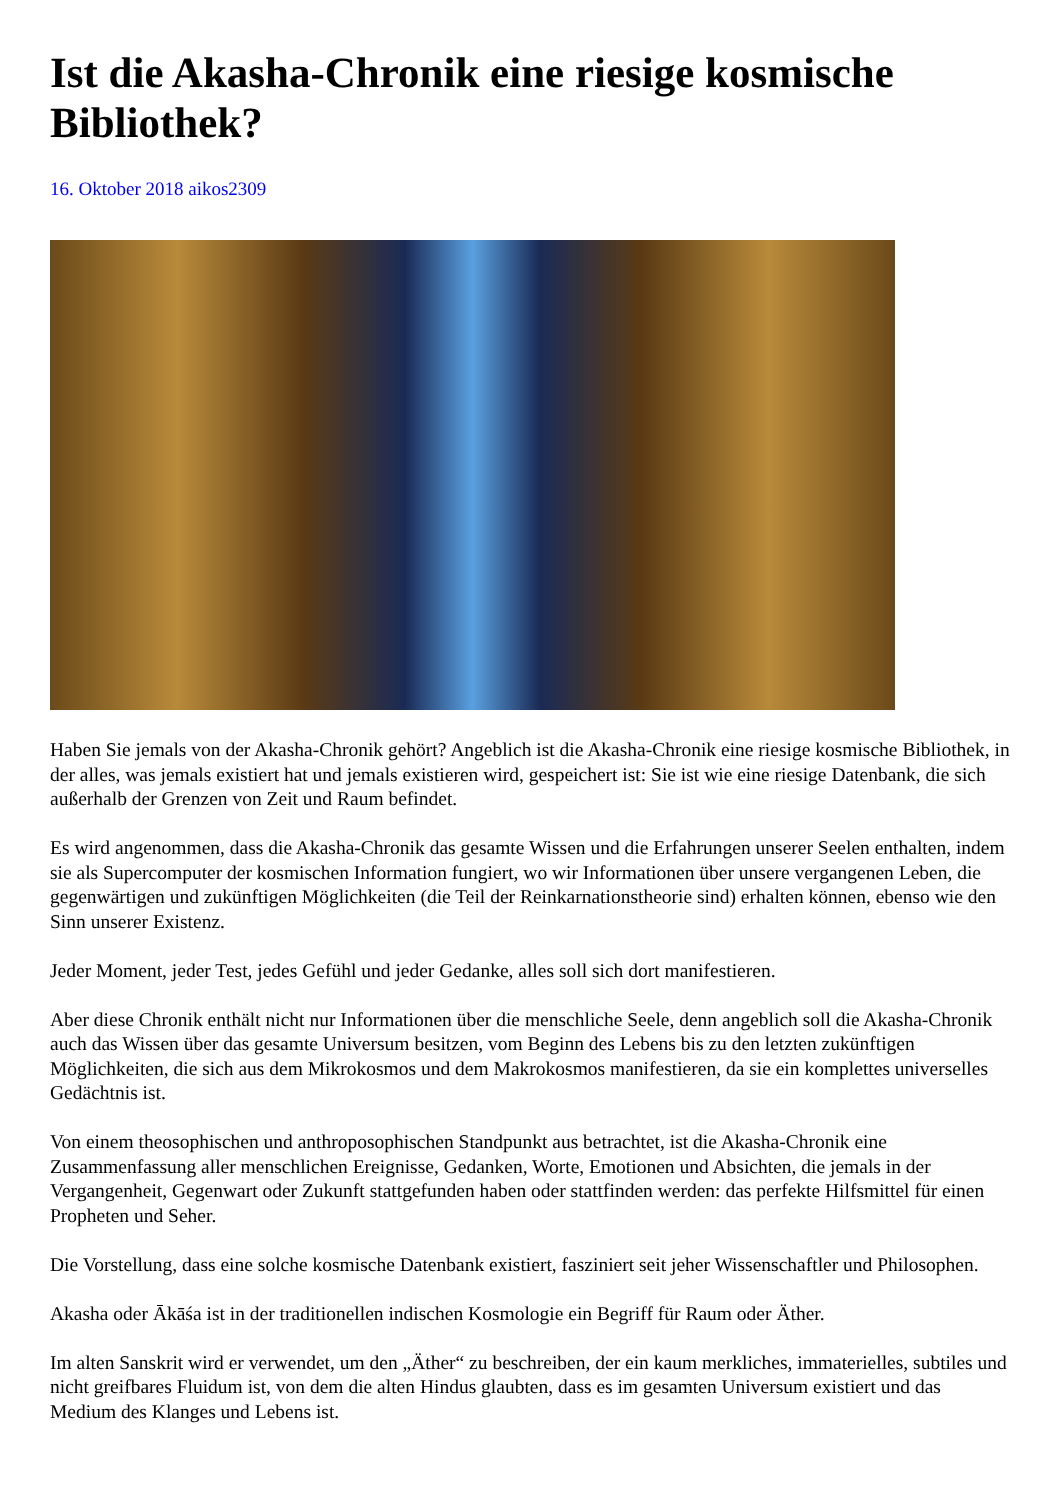Ist die Akasha-Chronik eine riesige kosmische Bibliothek?
16. Oktober 2018 aikos2309
Haben Sie jemals von der Akasha-Chronik gehört? Angeblich ist die Akasha-Chronik eine riesige kosmische Bibliothek, in der alles, was jemals existiert hat und jemals existieren wird, gespeichert ist: Sie ist wie eine riesige Datenbank, die sich außerhalb der Grenzen von Zeit und Raum befindet.
Es wird angenommen, dass die Akasha-Chronik das gesamte Wissen und die Erfahrungen unserer Seelen enthalten, indem sie als Supercomputer der kosmischen Information fungiert, wo wir Informationen über unsere vergangenen Leben, die gegenwärtigen und zukünftigen Möglichkeiten (die Teil der Reinkarnationstheorie sind) erhalten können, ebenso wie den Sinn unserer Existenz.
Jeder Moment, jeder Test, jedes Gefühl und jeder Gedanke, alles soll sich dort manifestieren.
Aber diese Chronik enthält nicht nur Informationen über die menschliche Seele, denn angeblich soll die Akasha-Chronik auch das Wissen über das gesamte Universum besitzen, vom Beginn des Lebens bis zu den letzten zukünftigen Möglichkeiten, die sich aus dem Mikrokosmos und dem Makrokosmos manifestieren, da sie ein komplettes universelles Gedächtnis ist.
Von einem theosophischen und anthroposophischen Standpunkt aus betrachtet, ist die Akasha-Chronik eine Zusammenfassung aller menschlichen Ereignisse, Gedanken, Worte, Emotionen und Absichten, die jemals in der Vergangenheit, Gegenwart oder Zukunft stattgefunden haben oder stattfinden werden: das perfekte Hilfsmittel für einen Propheten und Seher.
Die Vorstellung, dass eine solche kosmische Datenbank existiert, fasziniert seit jeher Wissenschaftler und Philosophen.
Akasha oder Ākāśa ist in der traditionellen indischen Kosmologie ein Begriff für Raum oder Äther.
Im alten Sanskrit wird er verwendet, um den „Äther“ zu beschreiben, der ein kaum merkliches, immaterielles, subtiles und nicht greifbares Fluidum ist, von dem die alten Hindus glaubten, dass es im gesamten Universum existiert und das Medium des Klanges und Lebens ist.